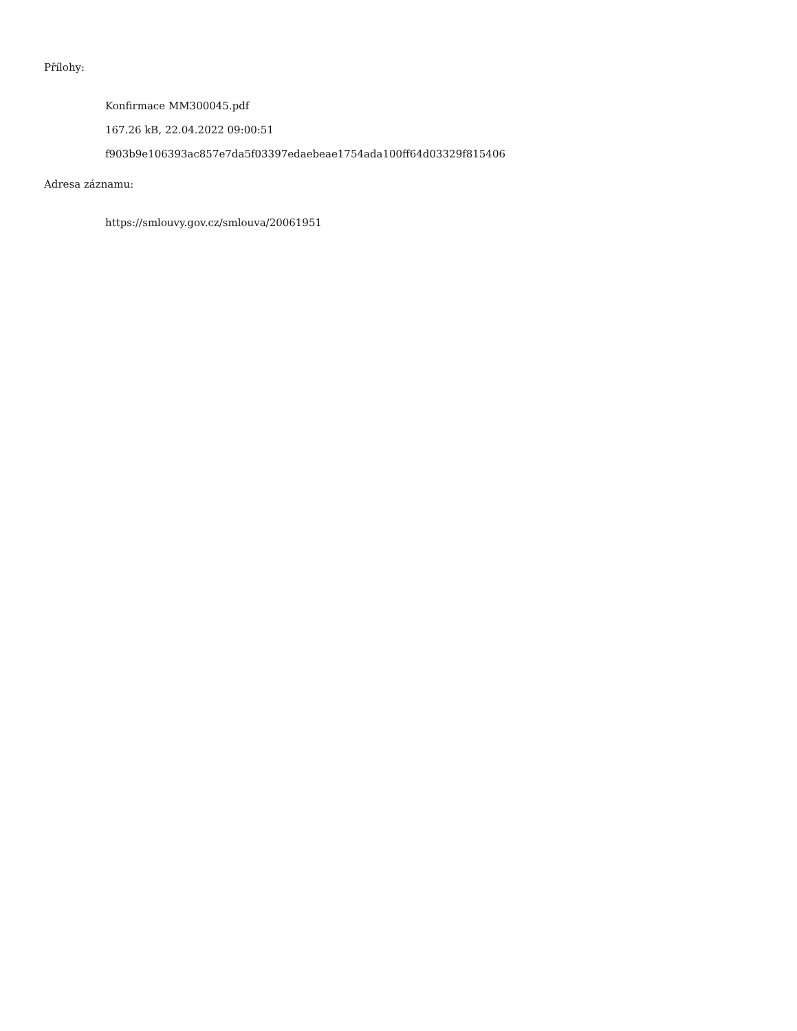Přílohy:
Konfirmace MM300045.pdf
167.26 kB, 22.04.2022 09:00:51
f903b9e106393ac857e7da5f03397edaebeae1754ada100ff64d03329f815406
Adresa záznamu:
https://smlouvy.gov.cz/smlouva/20061951